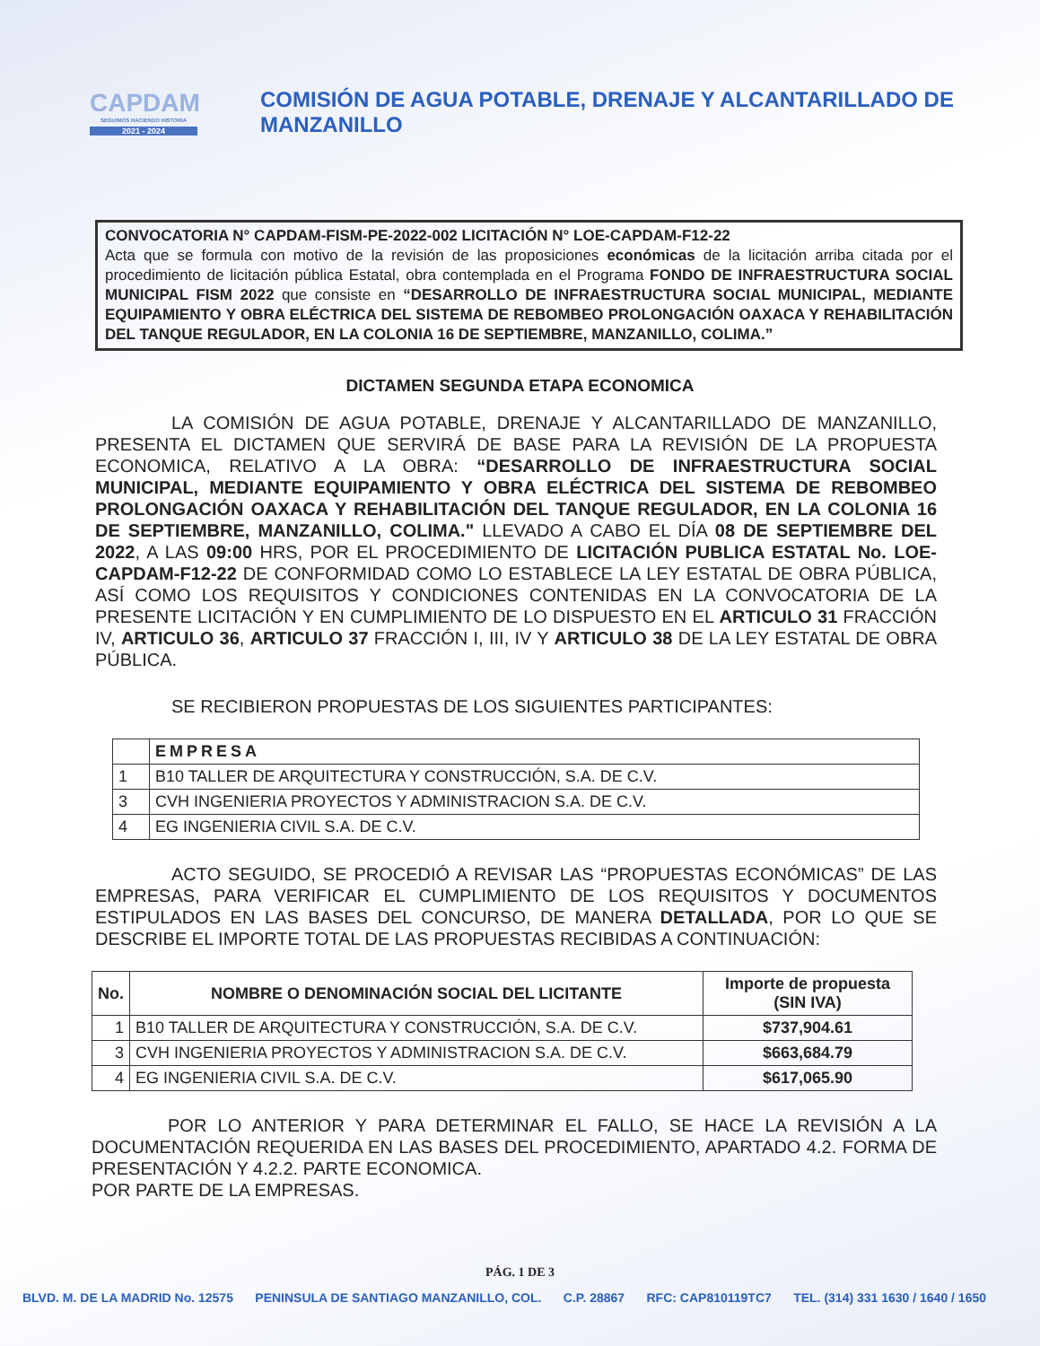CAPDAM
SEGUIMOS HACIENDO HISTORIA
2021 - 2024
COMISIÓN DE AGUA POTABLE, DRENAJE Y ALCANTARILLADO DE MANZANILLO
CONVOCATORIA N° CAPDAM-FISM-PE-2022-002 LICITACIÓN N° LOE-CAPDAM-F12-22
Acta que se formula con motivo de la revisión de las proposiciones económicas de la licitación arriba citada por el procedimiento de licitación pública Estatal, obra contemplada en el Programa FONDO DE INFRAESTRUCTURA SOCIAL MUNICIPAL FISM 2022 que consiste en “DESARROLLO DE INFRAESTRUCTURA SOCIAL MUNICIPAL, MEDIANTE EQUIPAMIENTO Y OBRA ELÉCTRICA DEL SISTEMA DE REBOMBEO PROLONGACIÓN OAXACA Y REHABILITACIÓN DEL TANQUE REGULADOR, EN LA COLONIA 16 DE SEPTIEMBRE, MANZANILLO, COLIMA.”
DICTAMEN SEGUNDA ETAPA ECONOMICA
LA COMISIÓN DE AGUA POTABLE, DRENAJE Y ALCANTARILLADO DE MANZANILLO, PRESENTA EL DICTAMEN QUE SERVIRÁ DE BASE PARA LA REVISIÓN DE LA PROPUESTA ECONOMICA, RELATIVO A LA OBRA: “DESARROLLO DE INFRAESTRUCTURA SOCIAL MUNICIPAL, MEDIANTE EQUIPAMIENTO Y OBRA ELÉCTRICA DEL SISTEMA DE REBOMBEO PROLONGACIÓN OAXACA Y REHABILITACIÓN DEL TANQUE REGULADOR, EN LA COLONIA 16 DE SEPTIEMBRE, MANZANILLO, COLIMA." LLEVADO A CABO EL DÍA 08 DE SEPTIEMBRE DEL 2022, A LAS 09:00 HRS, POR EL PROCEDIMIENTO DE LICITACIÓN PUBLICA ESTATAL No. LOE-CAPDAM-F12-22 DE CONFORMIDAD COMO LO ESTABLECE LA LEY ESTATAL DE OBRA PÚBLICA, ASÍ COMO LOS REQUISITOS Y CONDICIONES CONTENIDAS EN LA CONVOCATORIA DE LA PRESENTE LICITACIÓN Y EN CUMPLIMIENTO DE LO DISPUESTO EN EL ARTICULO 31 FRACCIÓN IV, ARTICULO 36, ARTICULO 37 FRACCIÓN I, III, IV Y ARTICULO 38 DE LA LEY ESTATAL DE OBRA PÚBLICA.
SE RECIBIERON PROPUESTAS DE LOS SIGUIENTES PARTICIPANTES:
| | EMPRESA |
| --- | --- |
| 1 | B10 TALLER DE ARQUITECTURA Y CONSTRUCCIÓN, S.A. DE C.V. |
| 3 | CVH INGENIERIA PROYECTOS Y ADMINISTRACION S.A. DE C.V. |
| 4 | EG INGENIERIA CIVIL S.A. DE C.V. |
ACTO SEGUIDO, SE PROCEDIÓ A REVISAR LAS “PROPUESTAS ECONÓMICAS” DE LAS EMPRESAS, PARA VERIFICAR EL CUMPLIMIENTO DE LOS REQUISITOS Y DOCUMENTOS ESTIPULADOS EN LAS BASES DEL CONCURSO, DE MANERA DETALLADA, POR LO QUE SE DESCRIBE EL IMPORTE TOTAL DE LAS PROPUESTAS RECIBIDAS A CONTINUACIÓN:
| No. | NOMBRE O DENOMINACIÓN SOCIAL DEL LICITANTE | Importe de propuesta (SIN IVA) |
| --- | --- | --- |
| 1 | B10 TALLER DE ARQUITECTURA Y CONSTRUCCIÓN, S.A. DE C.V. | $737,904.61 |
| 3 | CVH INGENIERIA PROYECTOS Y ADMINISTRACION S.A. DE C.V. | $663,684.79 |
| 4 | EG INGENIERIA CIVIL S.A. DE C.V. | $617,065.90 |
POR LO ANTERIOR Y PARA DETERMINAR EL FALLO, SE HACE LA REVISIÓN A LA DOCUMENTACIÓN REQUERIDA EN LAS BASES DEL PROCEDIMIENTO, APARTADO 4.2. FORMA DE PRESENTACIÓN Y 4.2.2. PARTE ECONOMICA.
POR PARTE DE LA EMPRESAS.
PÁG. 1 DE 3
BLVD. M. DE LA MADRID No. 12575 PENINSULA DE SANTIAGO MANZANILLO, COL. C.P. 28867 RFC: CAP810119TC7 TEL. (314) 331 1630 / 1640 / 1650